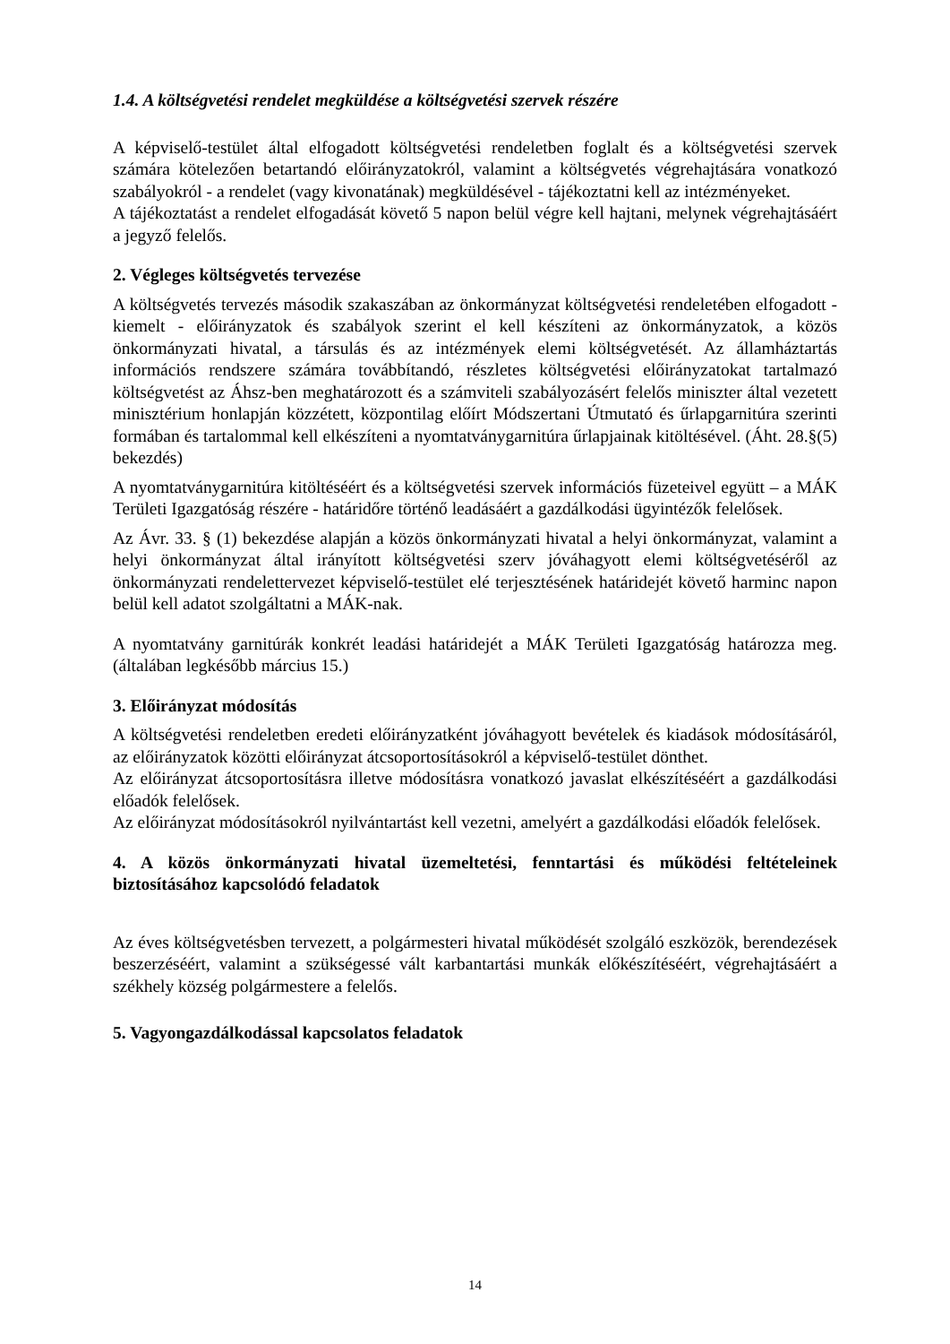1.4. A költségvetési rendelet megküldése a költségvetési szervek részére
A képviselő-testület által elfogadott költségvetési rendeletben foglalt és a költségvetési szervek számára kötelezően betartandó előirányzatokról, valamint a költségvetés végrehajtására vonatkozó szabályokról - a rendelet (vagy kivonatának) megküldésével - tájékoztatni kell az intézményeket.
A tájékoztatást a rendelet elfogadását követő 5 napon belül végre kell hajtani, melynek végrehajtásáért a jegyző felelős.
2. Végleges költségvetés tervezése
A költségvetés tervezés második szakaszában az önkormányzat költségvetési rendeletében elfogadott - kiemelt - előirányzatok és szabályok szerint el kell készíteni az önkormányzatok, a közös önkormányzati hivatal, a társulás és az intézmények elemi költségvetését. Az államháztartás információs rendszere számára továbbítandó, részletes költségvetési előirányzatokat tartalmazó költségvetést az Áhsz-ben meghatározott és a számviteli szabályozásért felelős miniszter által vezetett minisztérium honlapján közzétett, központilag előírt Módszertani Útmutató és űrlapgarnitúra szerinti formában és tartalommal kell elkészíteni a nyomtatványgarnitúra űrlapjainak kitöltésével. (Áht. 28.§(5) bekezdés)
A nyomtatványgarnitúra kitöltéséért és a költségvetési szervek információs füzeteivel együtt – a MÁK Területi Igazgatóság részére - határidőre történő leadásáért a gazdálkodási ügyintézők felelősek.
Az Ávr. 33. § (1) bekezdése alapján a közös önkormányzati hivatal a helyi önkormányzat, valamint a helyi önkormányzat által irányított költségvetési szerv jóváhagyott elemi költségvetéséről az önkormányzati rendelettervezet képviselő-testület elé terjesztésének határidejét követő harminc napon belül kell adatot szolgáltatni a MÁK-nak.
A nyomtatvány garnitúrák konkrét leadási határidejét a MÁK Területi Igazgatóság határozza meg. (általában legkésőbb március 15.)
3. Előirányzat módosítás
A költségvetési rendeletben eredeti előirányzatként jóváhagyott bevételek és kiadások módosításáról, az előirányzatok közötti előirányzat átcsoportosításokról a képviselő-testület dönthet.
Az előirányzat átcsoportosításra illetve módosításra vonatkozó javaslat elkészítéséért a gazdálkodási előadók felelősek.
Az előirányzat módosításokról nyilvántartást kell vezetni, amelyért a gazdálkodási előadók felelősek.
4. A közös önkormányzati hivatal üzemeltetési, fenntartási és működési feltételeinek biztosításához kapcsolódó feladatok
Az éves költségvetésben tervezett, a polgármesteri hivatal működését szolgáló eszközök, berendezések beszerzéséért, valamint a szükségessé vált karbantartási munkák előkészítéséért, végrehajtásáért a székhely község polgármestere a felelős.
5. Vagyongazdálkodással kapcsolatos feladatok
14